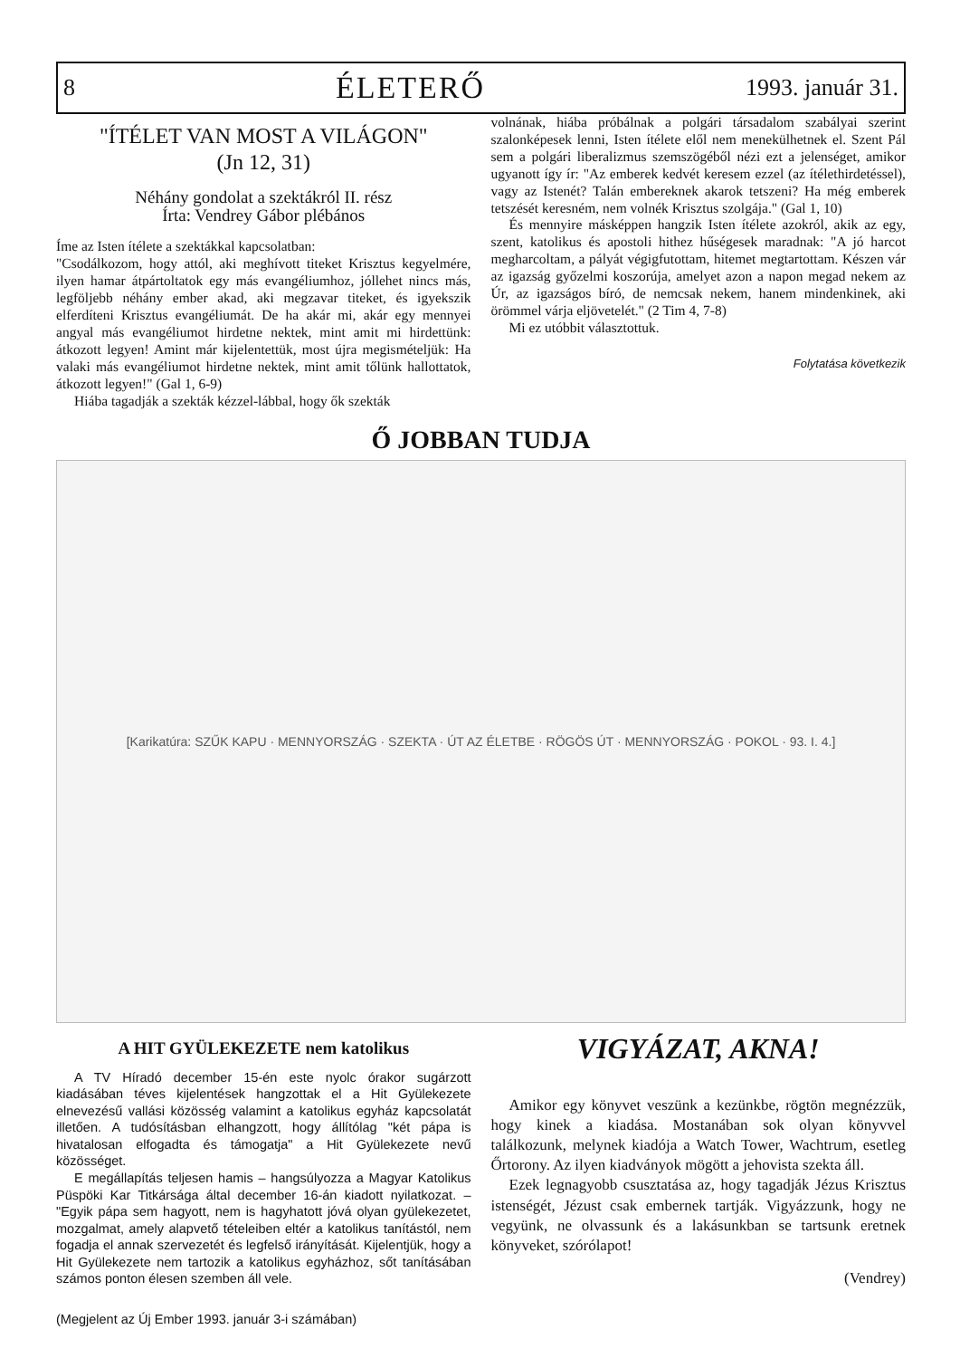8 ÉLETERŐ 1993. január 31.
"ÍTÉLET VAN MOST A VILÁGON"
(Jn 12, 31)
Néhány gondolat a szektákról II. rész
Írta: Vendrey Gábor plébános
Íme az Isten ítélete a szektákkal kapcsolatban:
"Csodálkozom, hogy attól, aki meghívott titeket Krisztus kegyelmére, ilyen hamar átpártoltatok egy más evangéliumhoz, jóllehet nincs más, legföljebb néhány ember akad, aki megzavar titeket, és igyekszik elferdíteni Krisztus evangéliumát. De ha akár mi, akár egy mennyei angyal más evangéliumot hirdetne nektek, mint amit mi hirdettünk: átkozott legyen! Amint már kijelentettük, most újra megismételjük: Ha valaki más evangéliumot hirdetne nektek, mint amit tőlünk hallottatok, átkozott legyen!" (Gal 1, 6-9)
Hiába tagadják a szekták kézzel-lábbal, hogy ők szekták
volnának, hiába próbálnak a polgári társadalom szabályai szerint szalonképesek lenni, Isten ítélete elől nem menekülhetnek el. Szent Pál sem a polgári liberalizmus szemszögéből nézi ezt a jelenséget, amikor ugyanott így ír: "Az emberek kedvét keresem ezzel (az ítélethirdetéssel), vagy az Istenét? Talán embereknek akarok tetszeni? Ha még emberek tetszését keresném, nem volnék Krisztus szolgája." (Gal 1, 10)
És mennyire másképpen hangzik Isten ítélete azokról, akik az egy, szent, katolikus és apostoli hithez hűségesek maradnak: "A jó harcot megharcoltam, a pályát végigfutottam, hitemet megtartottam. Készen vár az igazság győzelmi koszorúja, amelyet azon a napon megad nekem az Úr, az igazságos bíró, de nemcsak nekem, hanem mindenkinek, aki örömmel várja eljövetelét." (2 Tim 4, 7-8)
Mi ez utóbbit választottuk.
Folytatása következik
Ő JOBBAN TUDJA
[Karikatúra: SZŰK KAPU · MENNYORSZÁG · SZEKTA · ÚT AZ ÉLETBE · RÖGÖS ÚT · MENNYORSZÁG · POKOL · 93. I. 4.]
A HIT GYÜLEKEZETE nem katolikus
A TV Híradó december 15-én este nyolc órakor sugárzott kiadásában téves kijelentések hangzottak el a Hit Gyülekezete elnevezésű vallási közösség valamint a katolikus egyház kapcsolatát illetően. A tudósításban elhangzott, hogy állítólag "két pápa is hivatalosan elfogadta és támogatja" a Hit Gyülekezete nevű közösséget.
E megállapítás teljesen hamis – hangsúlyozza a Magyar Katolikus Püspöki Kar Titkársága által december 16-án kiadott nyilatkozat. – "Egyik pápa sem hagyott, nem is hagyhatott jóvá olyan gyülekezetet, mozgalmat, amely alapvető tételeiben eltér a katolikus tanítástól, nem fogadja el annak szervezetét és legfelső irányítását. Kijelentjük, hogy a Hit Gyülekezete nem tartozik a katolikus egyházhoz, sőt tanításában számos ponton élesen szemben áll vele.
(Megjelent az Új Ember 1993. január 3-i számában)
VIGYÁZAT, AKNA!
Amikor egy könyvet veszünk a kezünkbe, rögtön megnézzük, hogy kinek a kiadása. Mostanában sok olyan könyvvel találkozunk, melynek kiadója a Watch Tower, Wachtrum, esetleg Őrtorony. Az ilyen kiadványok mögött a jehovista szekta áll.
Ezek legnagyobb csusztatása az, hogy tagadják Jézus Krisztus istenségét, Jézust csak embernek tartják. Vigyázzunk, hogy ne vegyünk, ne olvassunk és a lakásunkban se tartsunk eretnek könyveket, szórólapot!
(Vendrey)